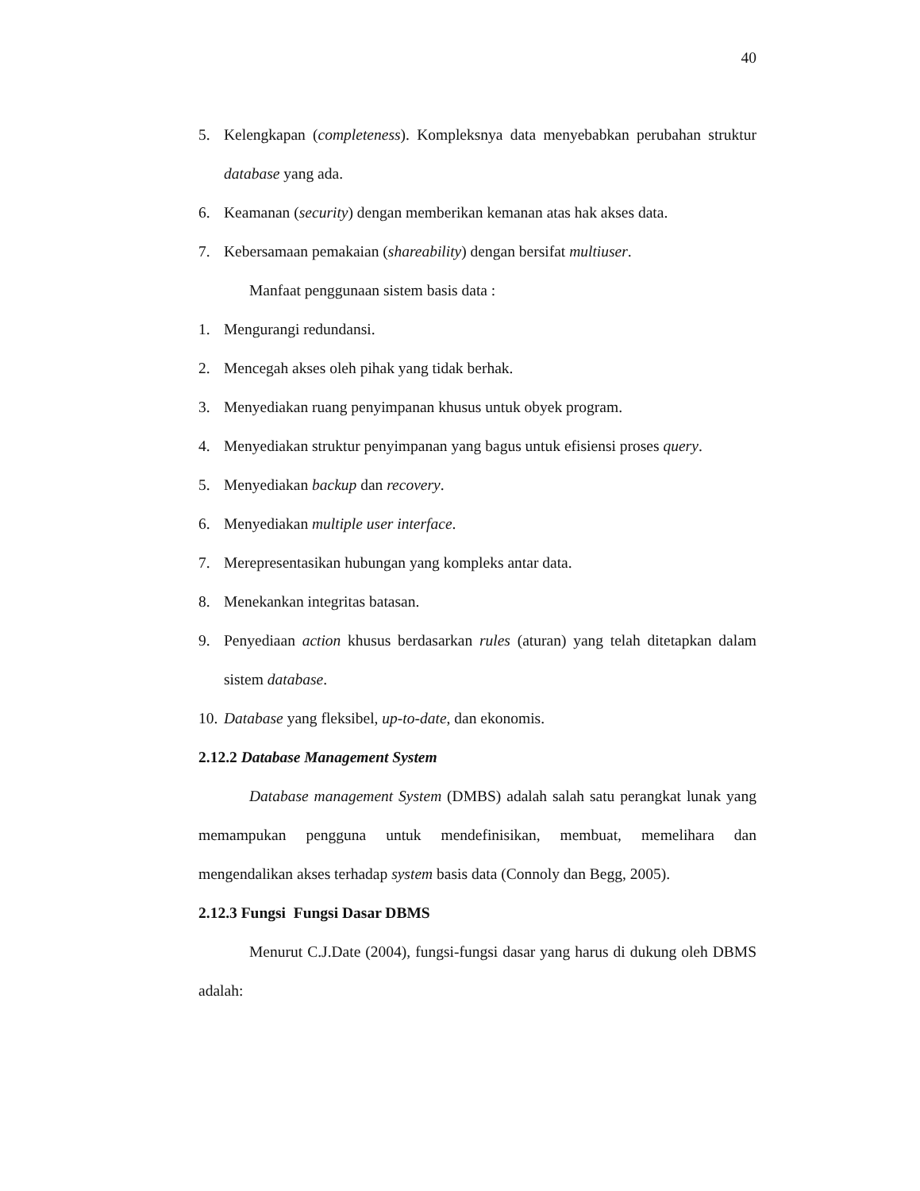40
5. Kelengkapan (completeness). Kompleksnya data menyebabkan perubahan struktur database yang ada.
6. Keamanan (security) dengan memberikan kemanan atas hak akses data.
7. Kebersamaan pemakaian (shareability) dengan bersifat multiuser.
Manfaat penggunaan sistem basis data :
1. Mengurangi redundansi.
2. Mencegah akses oleh pihak yang tidak berhak.
3. Menyediakan ruang penyimpanan khusus untuk obyek program.
4. Menyediakan struktur penyimpanan yang bagus untuk efisiensi proses query.
5. Menyediakan backup dan recovery.
6. Menyediakan multiple user interface.
7. Merepresentasikan hubungan yang kompleks antar data.
8. Menekankan integritas batasan.
9. Penyediaan action khusus berdasarkan rules (aturan) yang telah ditetapkan dalam sistem database.
10. Database yang fleksibel, up-to-date, dan ekonomis.
2.12.2 Database Management System
Database management System (DMBS) adalah salah satu perangkat lunak yang memampukan pengguna untuk mendefinisikan, membuat, memelihara dan mengendalikan akses terhadap system basis data (Connoly dan Begg, 2005).
2.12.3 Fungsi Fungsi Dasar DBMS
Menurut C.J.Date (2004), fungsi-fungsi dasar yang harus di dukung oleh DBMS adalah: